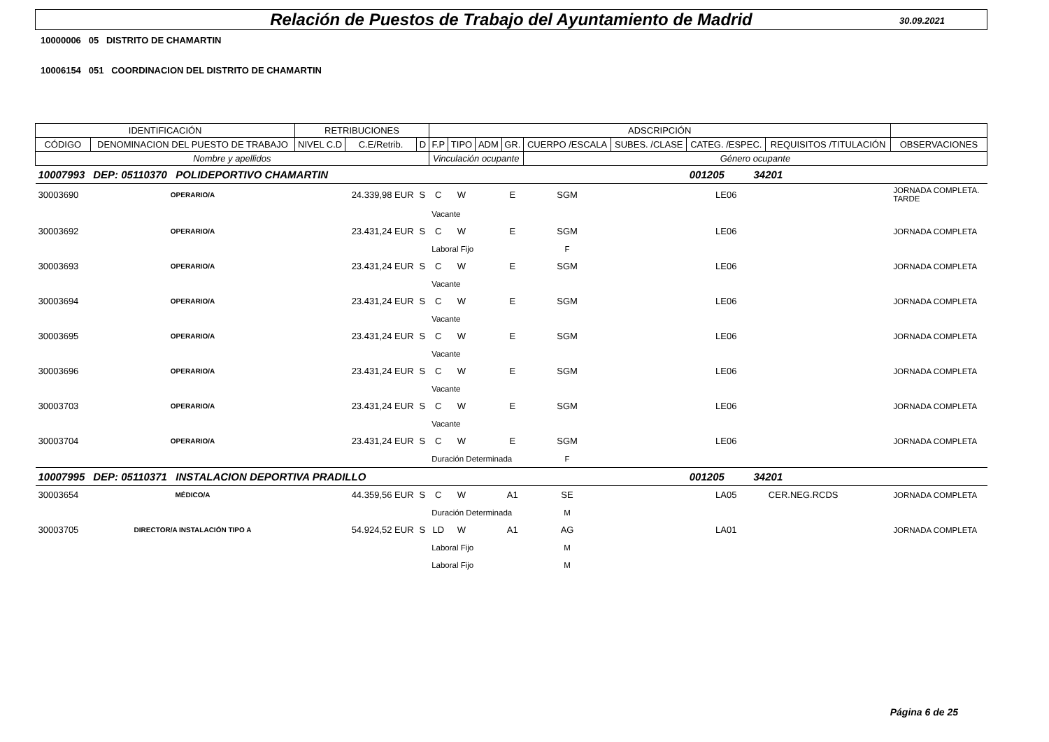Relación de Puestos de Trabajo del Ayuntamiento de Madrid
30.09.2021
10000006 05 DISTRITO DE CHAMARTIN
10006154 051 COORDINACION DEL DISTRITO DE CHAMARTIN
| IDENTIFICACIÓN | | RETRIBUCIONES | | | ADSCRIPCIÓN | | | | | | | | |
| --- | --- | --- | --- | --- | --- | --- | --- | --- | --- | --- | --- | --- | --- |
| CÓDIGO | DENOMINACION DEL PUESTO DE TRABAJO | NIVEL C.D | C.E/Retrib. | D | F.P | TIPO | ADM | GR. | CUERPO /ESCALA | SUBES. /CLASE | CATEG. /ESPEC. | REQUISITOS /TITULACIÓN | OBSERVACIONES |
| Nombre y apellidos | | | | | Vinculación ocupante | | | | Género ocupante | | | | |
| 10007993 | DEP: 05110370 POLIDEPORTIVO CHAMARTIN | | | | | | | | | | 001205 34201 | | |
| 30003690 | OPERARIO/A | | 24.339,98 EUR | S | C | W | | E | SGM | | LE06 | | JORNADA COMPLETA. TARDE |
| | | | | | Vacante | | | | | | | | |
| 30003692 | OPERARIO/A | | 23.431,24 EUR | S | C | W | | E | SGM | | LE06 | | JORNADA COMPLETA |
| | | | | | Laboral Fijo | | | | F | | | | |
| 30003693 | OPERARIO/A | | 23.431,24 EUR | S | C | W | | E | SGM | | LE06 | | JORNADA COMPLETA |
| | | | | | Vacante | | | | | | | | |
| 30003694 | OPERARIO/A | | 23.431,24 EUR | S | C | W | | E | SGM | | LE06 | | JORNADA COMPLETA |
| | | | | | Vacante | | | | | | | | |
| 30003695 | OPERARIO/A | | 23.431,24 EUR | S | C | W | | E | SGM | | LE06 | | JORNADA COMPLETA |
| | | | | | Vacante | | | | | | | | |
| 30003696 | OPERARIO/A | | 23.431,24 EUR | S | C | W | | E | SGM | | LE06 | | JORNADA COMPLETA |
| | | | | | Vacante | | | | | | | | |
| 30003703 | OPERARIO/A | | 23.431,24 EUR | S | C | W | | E | SGM | | LE06 | | JORNADA COMPLETA |
| | | | | | Vacante | | | | | | | | |
| 30003704 | OPERARIO/A | | 23.431,24 EUR | S | C | W | | E | SGM | | LE06 | | JORNADA COMPLETA |
| | | | | | Duración Determinada | | | | F | | | | |
| 10007995 | DEP: 05110371 INSTALACION DEPORTIVA PRADILLO | | | | | | | | | | 001205 34201 | | |
| 30003654 | MÉDICO/A | | 44.359,56 EUR | S | C | W | | A1 | SE | | LA05 | CER.NEG.RCDS | JORNADA COMPLETA |
| | | | | | Duración Determinada | | | | M | | | | |
| 30003705 | DIRECTOR/A INSTALACIÓN TIPO A | | 54.924,52 EUR | S | LD | W | | A1 | AG | | LA01 | | JORNADA COMPLETA |
| | | | | | Laboral Fijo | | | | M | | | | |
| | | | | | Laboral Fijo | | | | M | | | | |
Página 6 de 25